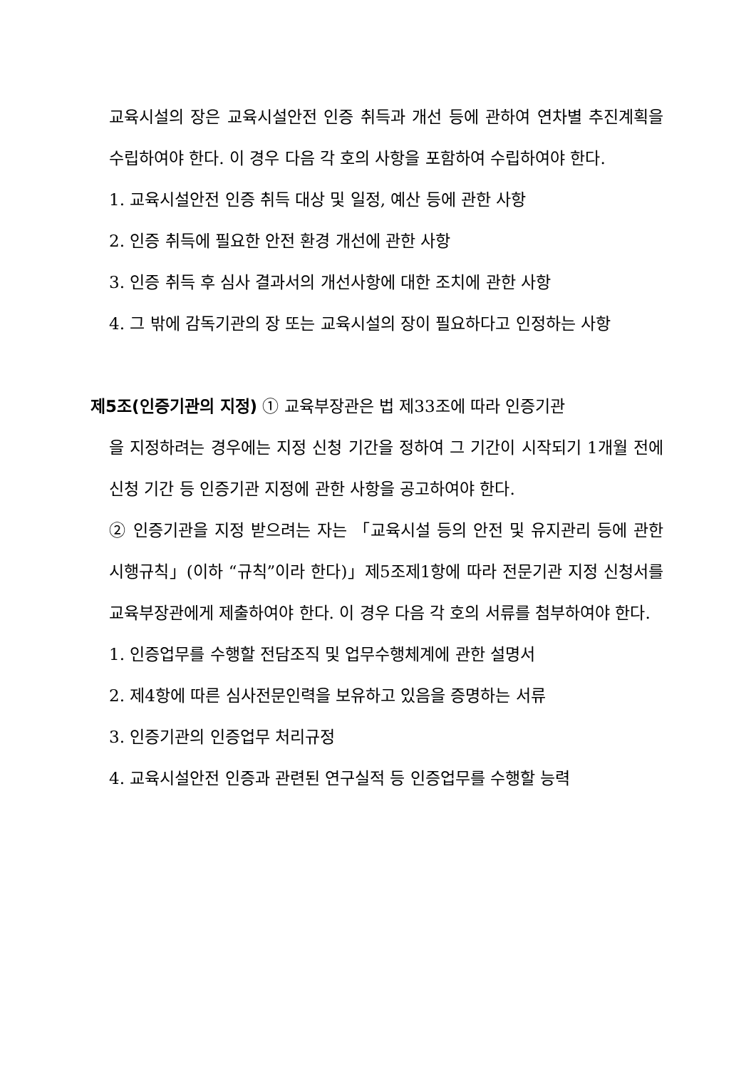교육시설의 장은 교육시설안전 인증 취득과 개선 등에 관하여 연차별 추진계획을 수립하여야 한다. 이 경우 다음 각 호의 사항을 포함하여 수립하여야 한다.
1. 교육시설안전 인증 취득 대상 및 일정, 예산 등에 관한 사항
2. 인증 취득에 필요한 안전 환경 개선에 관한 사항
3. 인증 취득 후 심사 결과서의 개선사항에 대한 조치에 관한 사항
4. 그 밖에 감독기관의 장 또는 교육시설의 장이 필요하다고 인정하는 사항
제5조(인증기관의 지정) ① 교육부장관은 법 제33조에 따라 인증기관
을 지정하려는 경우에는 지정 신청 기간을 정하여 그 기간이 시작되기 1개월 전에 신청 기간 등 인증기관 지정에 관한 사항을 공고하여야 한다.
② 인증기관을 지정 받으려는 자는 「교육시설 등의 안전 및 유지관리 등에 관한 시행규칙」(이하 “규칙”이라 한다)」제5조제1항에 따라 전문기관 지정 신청서를 교육부장관에게 제출하여야 한다. 이 경우 다음 각 호의 서류를 첨부하여야 한다.
1. 인증업무를 수행할 전담조직 및 업무수행체계에 관한 설명서
2. 제4항에 따른 심사전문인력을 보유하고 있음을 증명하는 서류
3. 인증기관의 인증업무 처리규정
4. 교육시설안전 인증과 관련된 연구실적 등 인증업무를 수행할 능력